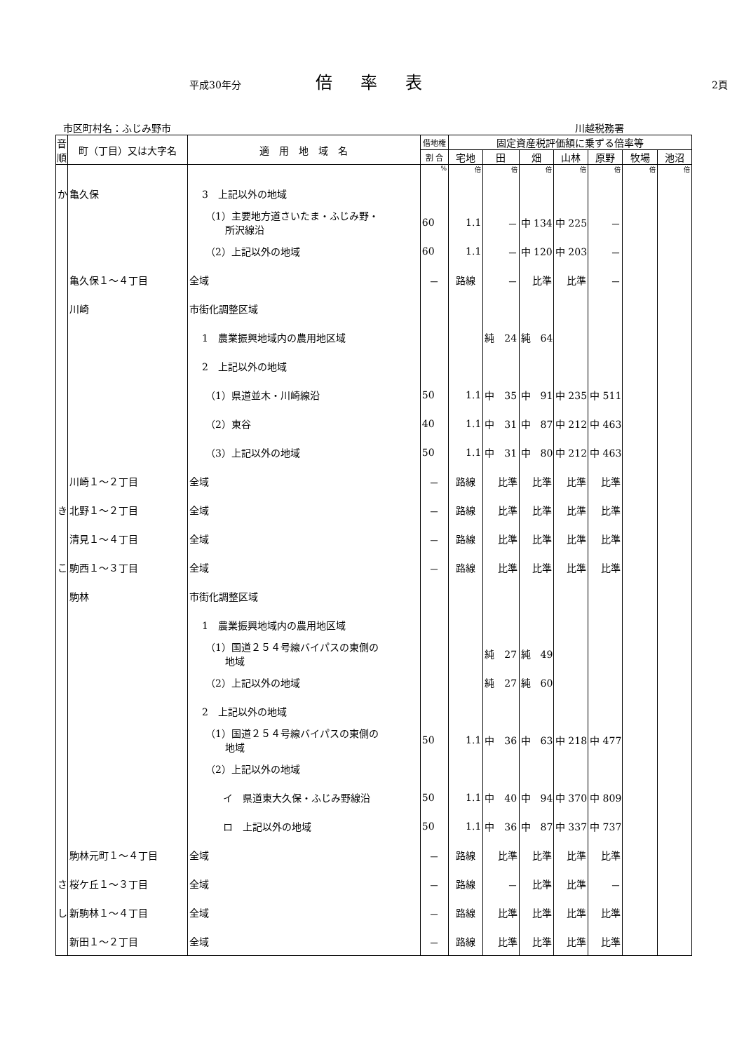平成30年分 倍率表 2頁
市区町村名：ふじみ野市 川越税務署
| 音 順 | 町（丁目）又は大字名 | 適 用 地 域 名 | 借地権 | 固定資産税評価額に乗ずる倍率等 | | | | | | |
| --- | --- | --- | --- | --- | --- | --- | --- | --- | --- | --- |
| | | | 割 合 | 宅地 | 田 | 畑 | 山林 | 原野 | 牧場 | 池沼 |
| | | | % | 倍 | 倍 | 倍 | 倍 | 倍 | 倍 | 倍 |
| か | 亀久保 | 3 上記以外の地域 | | | | | | | | |
| | | （1）主要地方道さいたま・ふじみ野・ 所沢線沿 | 60 | 1.1 | － | 中 134 | 中 225 | － | | |
| | | （2）上記以外の地域 | 60 | 1.1 | － | 中 120 | 中 203 | － | | |
| | 亀久保１～４丁目 | 全域 | － | 路線 | － | 比準 | 比準 | － | | |
| | 川崎 | 市街化調整区域 | | | | | | | | |
| | | 1 農業振興地域内の農用地区域 | | | 純 24 | 純 64 | | | | |
| | | 2 上記以外の地域 | | | | | | | | |
| | | （1）県道並木・川崎線沿 | 50 | 1.1 | 中 35 | 中 91 | 中 235 | 中 511 | | |
| | | （2）東谷 | 40 | 1.1 | 中 31 | 中 87 | 中 212 | 中 463 | | |
| | | （3）上記以外の地域 | 50 | 1.1 | 中 31 | 中 80 | 中 212 | 中 463 | | |
| | 川崎１～２丁目 | 全域 | － | 路線 | 比準 | 比準 | 比準 | 比準 | | |
| き | 北野１～２丁目 | 全域 | － | 路線 | 比準 | 比準 | 比準 | 比準 | | |
| | 清見１～４丁目 | 全域 | － | 路線 | 比準 | 比準 | 比準 | 比準 | | |
| こ | 駒西１～３丁目 | 全域 | － | 路線 | 比準 | 比準 | 比準 | 比準 | | |
| | 駒林 | 市街化調整区域 | | | | | | | | |
| | | 1 農業振興地域内の農用地区域 | | | | | | | | |
| | | （1）国道２５４号線バイパスの東側の 地域 | | | 純 27 | 純 49 | | | | |
| | | （2）上記以外の地域 | | | 純 27 | 純 60 | | | | |
| | | 2 上記以外の地域 | | | | | | | | |
| | | （1）国道２５４号線バイパスの東側の 地域 | 50 | 1.1 | 中 36 | 中 63 | 中 218 | 中 477 | | |
| | | （2）上記以外の地域 | | | | | | | | |
| | | イ 県道東大久保・ふじみ野線沿 | 50 | 1.1 | 中 40 | 中 94 | 中 370 | 中 809 | | |
| | | ロ 上記以外の地域 | 50 | 1.1 | 中 36 | 中 87 | 中 337 | 中 737 | | |
| | 駒林元町１～４丁目 | 全域 | － | 路線 | 比準 | 比準 | 比準 | 比準 | | |
| さ | 桜ケ丘１～３丁目 | 全域 | － | 路線 | － | 比準 | 比準 | － | | |
| し | 新駒林１～４丁目 | 全域 | － | 路線 | 比準 | 比準 | 比準 | 比準 | | |
| | 新田１～２丁目 | 全域 | － | 路線 | 比準 | 比準 | 比準 | 比準 | | |